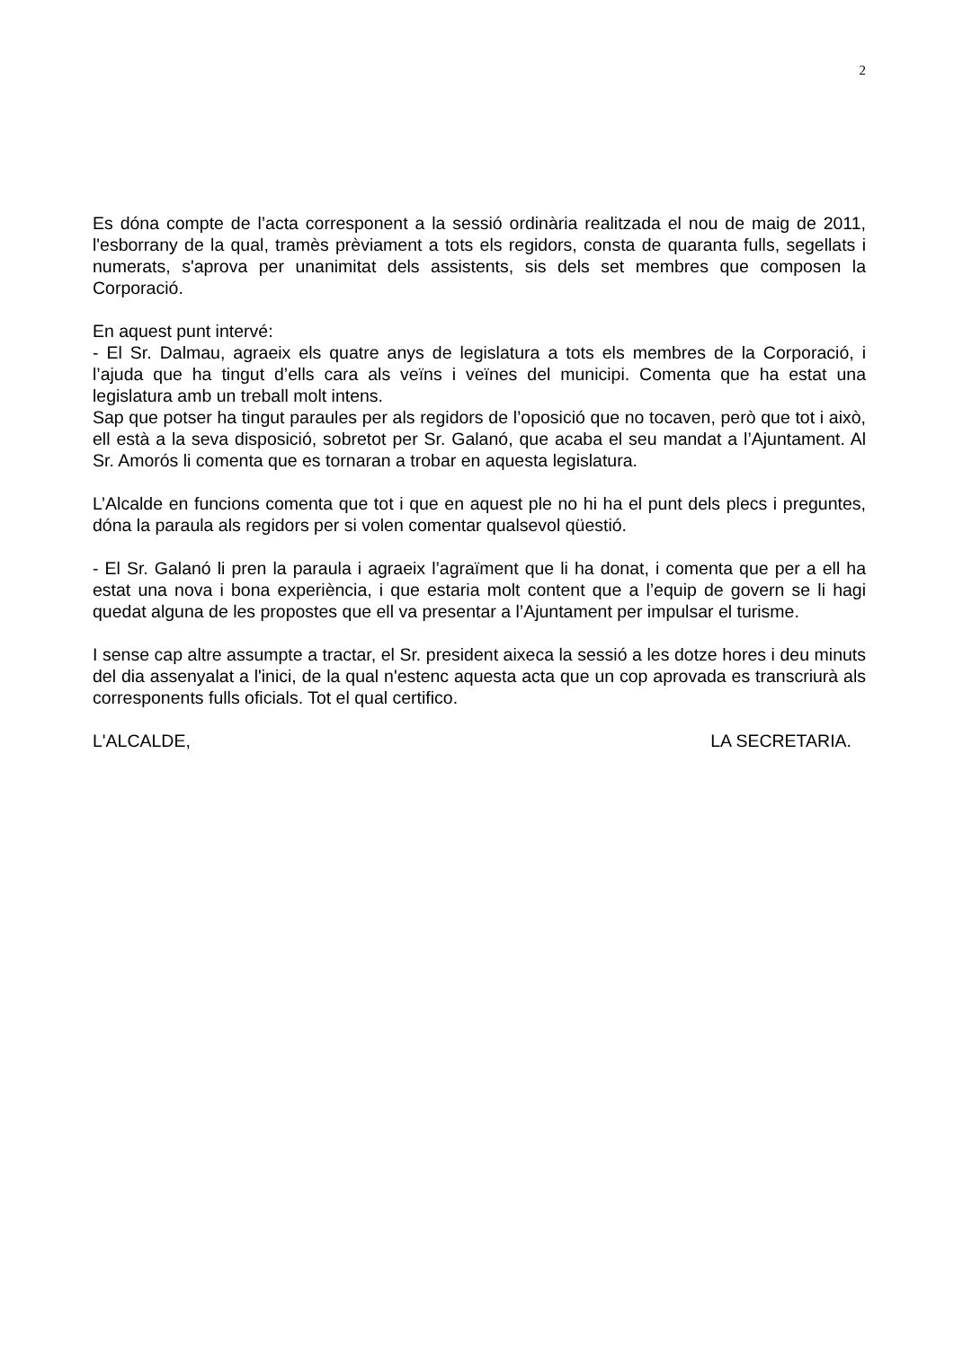2
Es dóna compte de l’acta corresponent a la sessió ordinària realitzada el nou de maig de 2011, l'esborrany de la qual, tramès prèviament a tots els regidors, consta de quaranta fulls, segellats i numerats, s'aprova per unanimitat dels assistents, sis dels set membres que composen la Corporació.
En aquest punt intervé:
- El Sr. Dalmau, agraeix els quatre anys de legislatura a tots els membres de la Corporació, i l’ajuda que ha tingut d’ells cara als veïns i veïnes del municipi. Comenta que ha estat una legislatura amb un treball molt intens.
Sap que potser ha tingut paraules per als regidors de l’oposició que no tocaven, però que tot i això, ell està a la seva disposició, sobretot per Sr. Galanó, que acaba el seu mandat a l’Ajuntament. Al Sr. Amorós li comenta que es tornaran a trobar en aquesta legislatura.
L’Alcalde en funcions comenta que tot i que en aquest ple no hi ha el punt dels plecs i preguntes, dóna la paraula als regidors per si volen comentar qualsevol qüestió.
- El Sr. Galanó li pren la paraula i agraeix l’agraïment que li ha donat, i comenta que per a ell ha estat una nova i bona experiència, i que estaria molt content que a l’equip de govern se li hagi quedat alguna de les propostes que ell va presentar a l’Ajuntament per impulsar el turisme.
I sense cap altre assumpte a tractar, el Sr. president aixeca la sessió a les dotze hores i deu minuts del dia assenyalat a l'inici, de la qual n'estenc aquesta acta que un cop aprovada es transcriurà als corresponents fulls oficials. Tot el qual certifico.
L'ALCALDE, LA SECRETARIA.